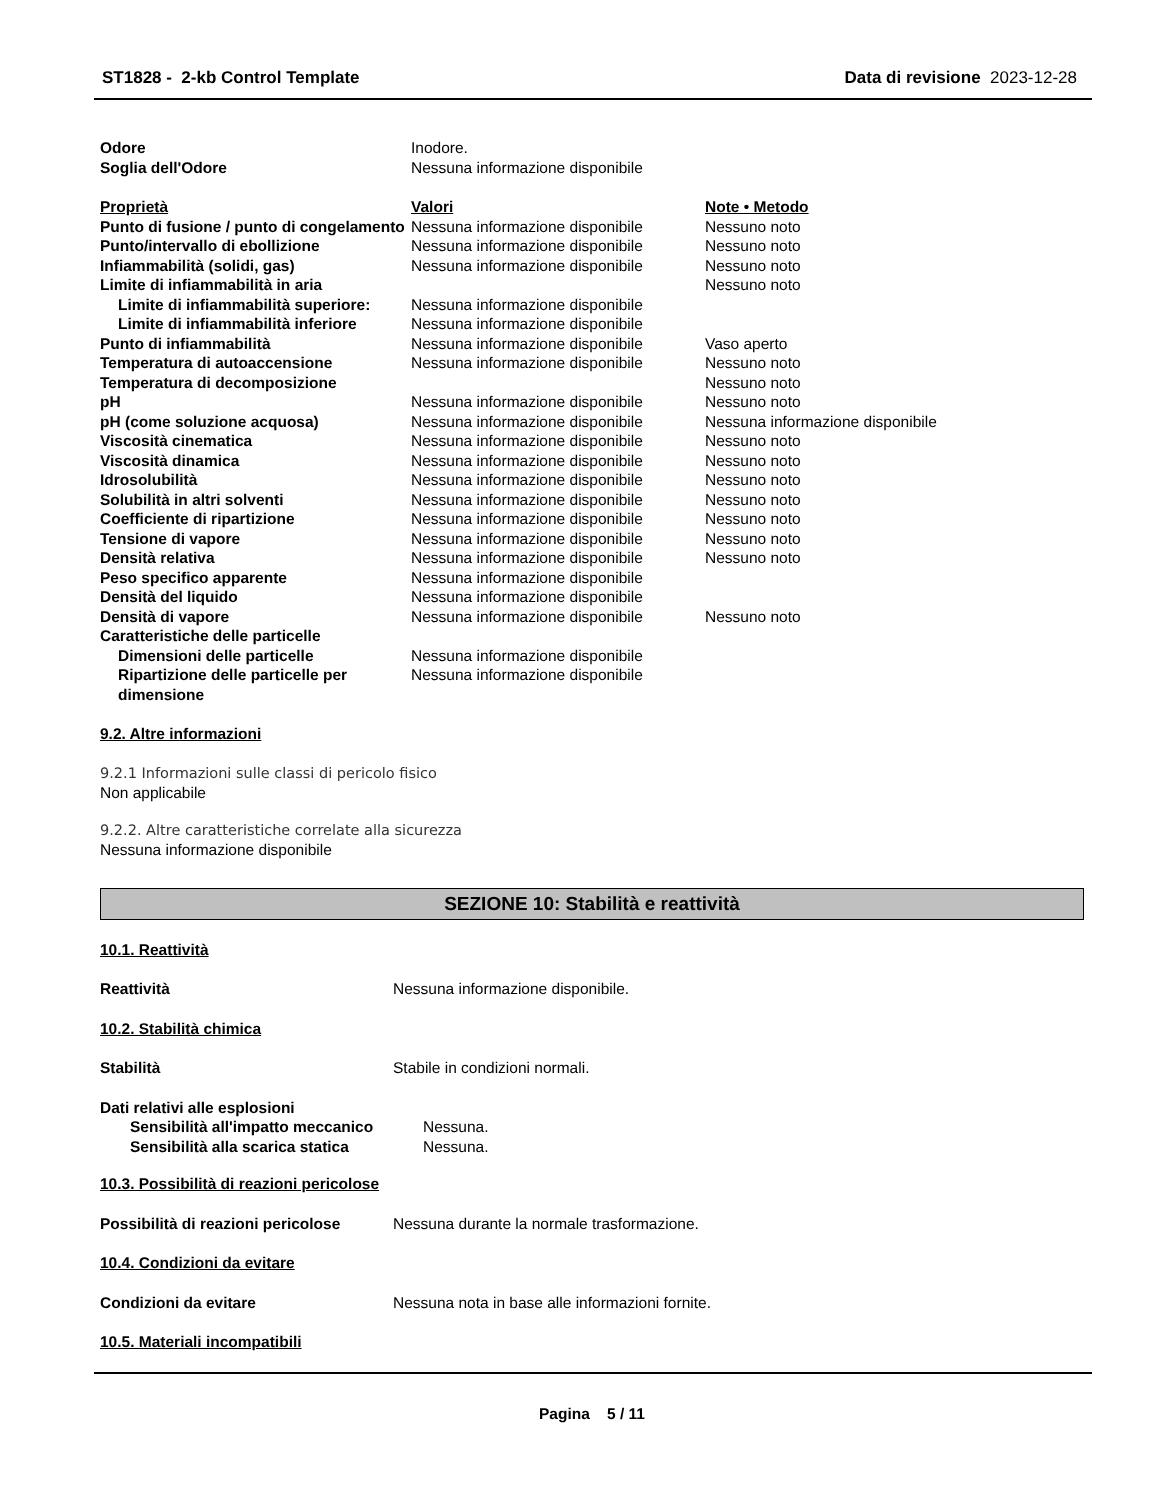ST1828 - 2-kb Control Template Data di revisione 2023-12-28
| Odore | Inodore. | |
| Soglia dell'Odore | Nessuna informazione disponibile | |
| Proprietà | Valori | Note • Metodo |
| Punto di fusione / punto di congelamento | Nessuna informazione disponibile | Nessuno noto |
| Punto/intervallo di ebollizione | Nessuna informazione disponibile | Nessuno noto |
| Infiammabilità (solidi, gas) | Nessuna informazione disponibile | Nessuno noto |
| Limite di infiammabilità in aria | | Nessuno noto |
| Limite di infiammabilità superiore: | Nessuna informazione disponibile | |
| Limite di infiammabilità inferiore | Nessuna informazione disponibile | |
| Punto di infiammabilità | Nessuna informazione disponibile | Vaso aperto |
| Temperatura di autoaccensione | Nessuna informazione disponibile | Nessuno noto |
| Temperatura di decomposizione | | Nessuno noto |
| pH | Nessuna informazione disponibile | Nessuno noto |
| pH (come soluzione acquosa) | Nessuna informazione disponibile | Nessuna informazione disponibile |
| Viscosità cinematica | Nessuna informazione disponibile | Nessuno noto |
| Viscosità dinamica | Nessuna informazione disponibile | Nessuno noto |
| Idrosolubilità | Nessuna informazione disponibile | Nessuno noto |
| Solubilità in altri solventi | Nessuna informazione disponibile | Nessuno noto |
| Coefficiente di ripartizione | Nessuna informazione disponibile | Nessuno noto |
| Tensione di vapore | Nessuna informazione disponibile | Nessuno noto |
| Densità relativa | Nessuna informazione disponibile | Nessuno noto |
| Peso specifico apparente | Nessuna informazione disponibile | |
| Densità del liquido | Nessuna informazione disponibile | |
| Densità di vapore | Nessuna informazione disponibile | Nessuno noto |
| Caratteristiche delle particelle | | |
| Dimensioni delle particelle | Nessuna informazione disponibile | |
| Ripartizione delle particelle per dimensione | Nessuna informazione disponibile | |
9.2. Altre informazioni
9.2.1 Informazioni sulle classi di pericolo fisico
Non applicabile
9.2.2. Altre caratteristiche correlate alla sicurezza
Nessuna informazione disponibile
SEZIONE 10: Stabilità e reattività
10.1. Reattività
| Reattività | Nessuna informazione disponibile. |
10.2. Stabilità chimica
| Stabilità | Stabile in condizioni normali. |
| Dati relativi alle esplosioni | |
| Sensibilità all'impatto meccanico | Nessuna. |
| Sensibilità alla scarica statica | Nessuna. |
10.3. Possibilità di reazioni pericolose
| Possibilità di reazioni pericolose | Nessuna durante la normale trasformazione. |
10.4. Condizioni da evitare
| Condizioni da evitare | Nessuna nota in base alle informazioni fornite. |
10.5. Materiali incompatibili
Pagina 5 / 11